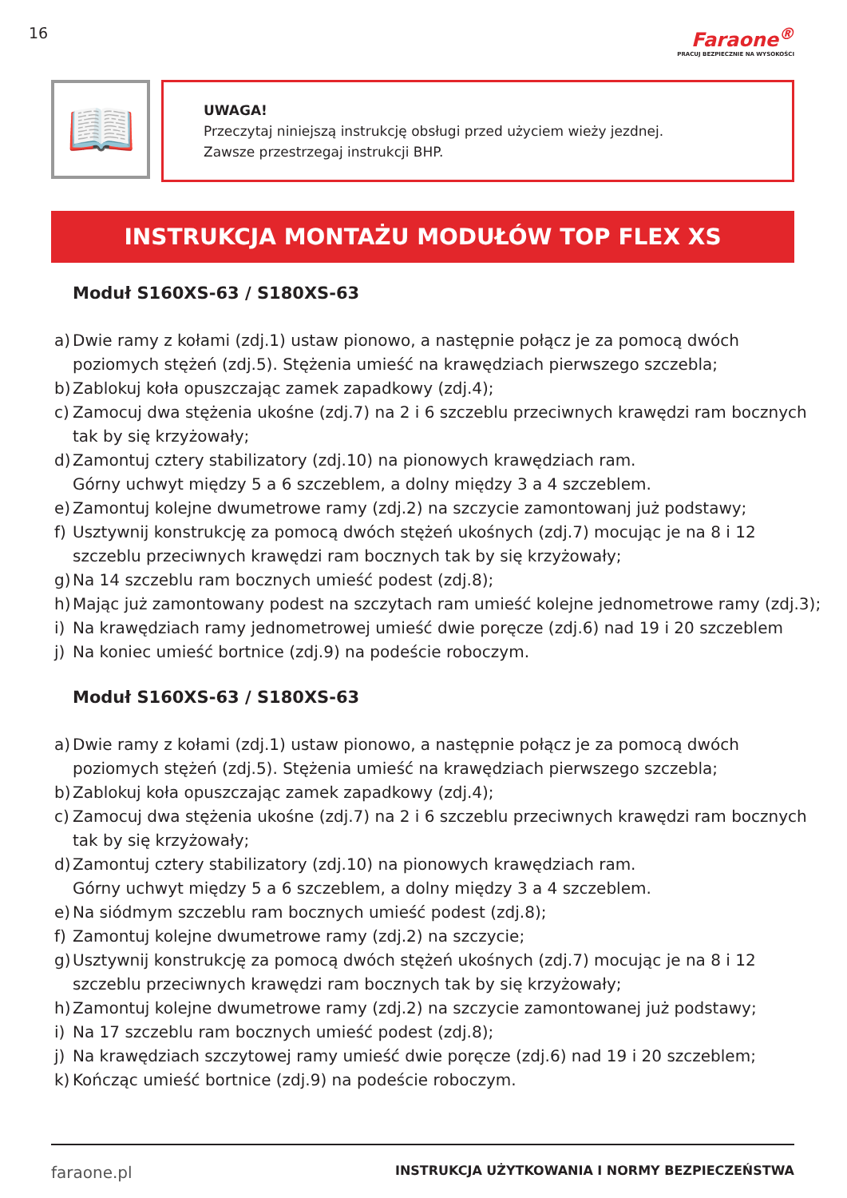16
Faraone<sup>®</sup>
PRACUJ BEZPIECZNIE NA WYSOKOŚCI
📖
UWAGA!
Przeczytaj niniejszą instrukcję obsługi przed użyciem wieży jezdnej.
Zawsze przestrzegaj instrukcji BHP.
INSTRUKCJA MONTAŻU MODUŁÓW TOP FLEX XS
Moduł S160XS-63 / S180XS-63
a) Dwie ramy z kołami (zdj.1) ustaw pionowo, a następnie połącz je za pomocą dwóch poziomych stężeń (zdj.5). Stężenia umieść na krawędziach pierwszego szczebla;
b) Zablokuj koła opuszczając zamek zapadkowy (zdj.4);
c) Zamocuj dwa stężenia ukośne (zdj.7) na 2 i 6 szczeblu przeciwnych krawędzi ram bocznych tak by się krzyżowały;
d) Zamontuj cztery stabilizatory (zdj.10) na pionowych krawędziach ram.
Górny uchwyt między 5 a 6 szczeblem, a dolny między 3 a 4 szczeblem.
e) Zamontuj kolejne dwumetrowe ramy (zdj.2) na szczycie zamontowanj już podstawy;
f) Usztywnij konstrukcję za pomocą dwóch stężeń ukośnych (zdj.7) mocując je na 8 i 12 szczeblu przeciwnych krawędzi ram bocznych tak by się krzyżowały;
g) Na 14 szczeblu ram bocznych umieść podest (zdj.8);
h) Mając już zamontowany podest na szczytach ram umieść kolejne jednometrowe ramy (zdj.3);
i) Na krawędziach ramy jednometrowej umieść dwie poręcze (zdj.6) nad 19 i 20 szczeblem
j) Na koniec umieść bortnice (zdj.9) na podeście roboczym.
Moduł S160XS-63 / S180XS-63
a) Dwie ramy z kołami (zdj.1) ustaw pionowo, a następnie połącz je za pomocą dwóch poziomych stężeń (zdj.5). Stężenia umieść na krawędziach pierwszego szczebla;
b) Zablokuj koła opuszczając zamek zapadkowy (zdj.4);
c) Zamocuj dwa stężenia ukośne (zdj.7) na 2 i 6 szczeblu przeciwnych krawędzi ram bocznych tak by się krzyżowały;
d) Zamontuj cztery stabilizatory (zdj.10) na pionowych krawędziach ram.
Górny uchwyt między 5 a 6 szczeblem, a dolny między 3 a 4 szczeblem.
e) Na siódmym szczeblu ram bocznych umieść podest (zdj.8);
f) Zamontuj kolejne dwumetrowe ramy (zdj.2) na szczycie;
g) Usztywnij konstrukcję za pomocą dwóch stężeń ukośnych (zdj.7) mocując je na 8 i 12 szczeblu przeciwnych krawędzi ram bocznych tak by się krzyżowały;
h) Zamontuj kolejne dwumetrowe ramy (zdj.2) na szczycie zamontowanej już podstawy;
i) Na 17 szczeblu ram bocznych umieść podest (zdj.8);
j) Na krawędziach szczytowej ramy umieść dwie poręcze (zdj.6) nad 19 i 20 szczeblem;
k) Kończąc umieść bortnice (zdj.9) na podeście roboczym.
faraone.pl INSTRUKCJA UŻYTKOWANIA I NORMY BEZPIECZEŃSTWA